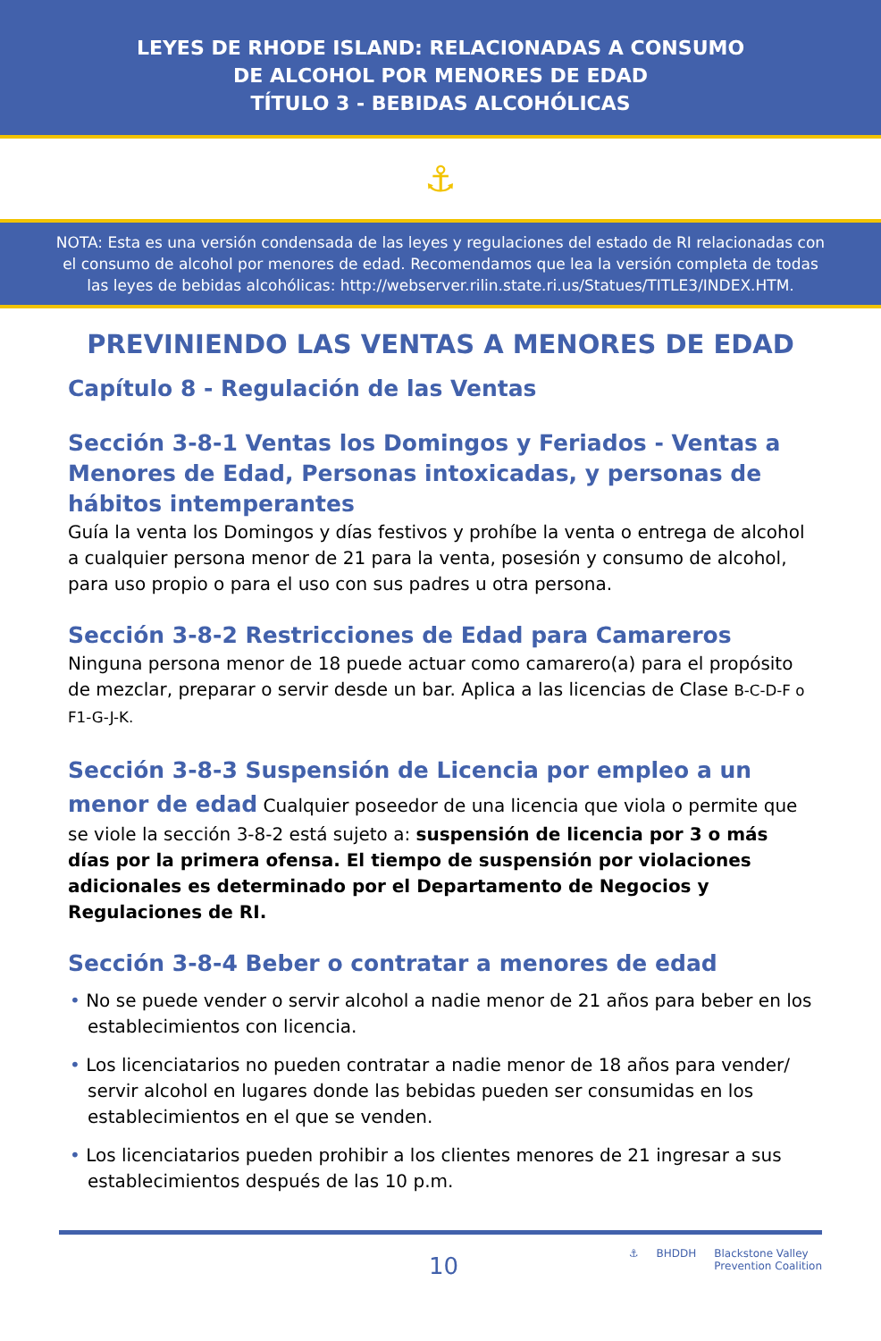LEYES DE RHODE ISLAND: RELACIONADAS A CONSUMO
DE ALCOHOL POR MENORES DE EDAD
TÍTULO 3 - BEBIDAS ALCOHÓLICAS
⚓
NOTA: Esta es una versión condensada de las leyes y regulaciones del estado de RI relacionadas con el consumo de alcohol por menores de edad. Recomendamos que lea la versión completa de todas las leyes de bebidas alcohólicas: http://webserver.rilin.state.ri.us/Statues/TITLE3/INDEX.HTM.
PREVINIENDO LAS VENTAS A MENORES DE EDAD
Capítulo 8 - Regulación de las Ventas
Sección 3-8-1 Ventas los Domingos y Feriados - Ventas a Menores de Edad, Personas intoxicadas, y personas de hábitos intemperantes
Guía la venta los Domingos y días festivos y prohíbe la venta o entrega de alcohol a cualquier persona menor de 21 para la venta, posesión y consumo de alcohol, para uso propio o para el uso con sus padres u otra persona.
Sección 3-8-2 Restricciones de Edad para Camareros
Ninguna persona menor de 18 puede actuar como camarero(a) para el propósito de mezclar, preparar o servir desde un bar. Aplica a las licencias de Clase B-C-D-F o F1-G-J-K.
Sección 3-8-3 Suspensión de Licencia por empleo a un menor de edad Cualquier poseedor de una licencia que viola o permite que se viole la sección 3-8-2 está sujeto a: suspensión de licencia por 3 o más días por la primera ofensa. El tiempo de suspensión por violaciones adicionales es determinado por el Departamento de Negocios y Regulaciones de RI.
Sección 3-8-4 Beber o contratar a menores de edad
• No se puede vender o servir alcohol a nadie menor de 21 años para beber en los establecimientos con licencia.
• Los licenciatarios no pueden contratar a nadie menor de 18 años para vender/ servir alcohol en lugares donde las bebidas pueden ser consumidas en los establecimientos en el que se venden.
• Los licenciatarios pueden prohibir a los clientes menores de 21 ingresar a sus establecimientos después de las 10 p.m.
10
⚓ BHDDH Blackstone Valley
Prevention Coalition